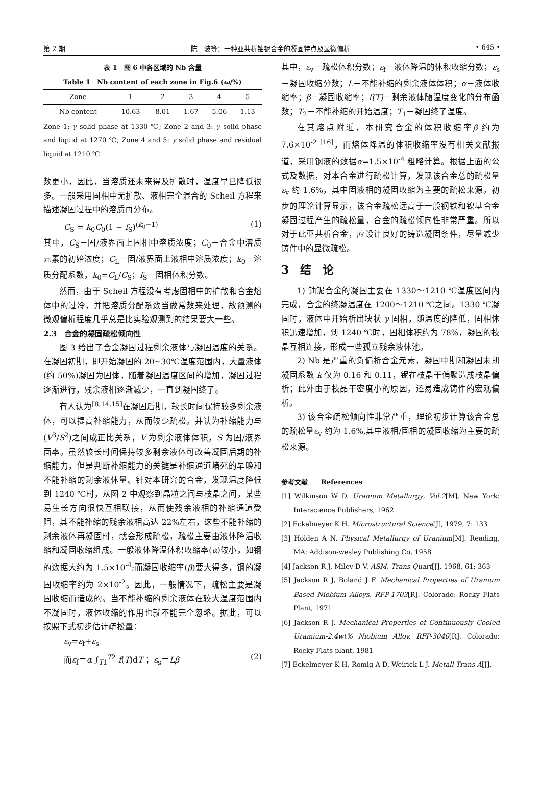第 2 期 陈　波等：一种亚共析铀铌合金的凝固特点及显微偏析 • 645 •
表 1　图 6 中各区域的 Nb 含量
Table 1　Nb content of each zone in Fig.6 (ω/%)
| Zone | 1 | 2 | 3 | 4 | 5 |
| --- | --- | --- | --- | --- | --- |
| Nb content | 10.63 | 8.01 | 1.67 | 5.06 | 1.13 |
Zone 1: γ solid phase at 1330 ℃; Zone 2 and 3: γ solid phase and liquid at 1270 ℃; Zone 4 and 5: γ solid phase and residual liquid at 1210 ℃
数更小，因此，当溶质还未来得及扩散时，温度早已降低很多。一般采用固相中无扩散、液相完全混合的 Scheil 方程来描述凝固过程中的溶质再分布。
C<sub>S</sub> = k<sub>0</sub>C<sub>0</sub>(1 − f<sub>S</sub>)<sup>(k<sub>0</sub>−1)</sup> (1)
其中，C<sub>S</sub>－固/液界面上固相中溶质浓度；C<sub>0</sub>－合金中溶质元素的初始浓度；C<sub>L</sub>－固/液界面上液相中溶质浓度；k<sub>0</sub>－溶质分配系数，k<sub>0</sub>=C<sub>L</sub>/C<sub>S</sub>；f<sub>S</sub>－固相体积分数。
然而，由于 Scheil 方程没有考虑固相中的扩散和合金熔体中的过冷，并把溶质分配系数当做常数来处理，故预测的微观偏析程度几乎总是比实验观测到的结果要大一些。
2.3　合金的凝固疏松倾向性
图 3 给出了合金凝固过程剩余液体与凝固温度的关系。在凝固初期，即开始凝固的 20~30℃温度范围内，大量液体 (约 50%)凝固为固体，随着凝固温度区间的增加，凝固过程逐渐进行，残余液相逐渐减少，一直到凝固终了。
有人认为<sup>[8,14,15]</sup>在凝固后期，较长时间保持较多剩余液体，可以提高补缩能力，从而较少疏松。并认为补缩能力与(V<sup>3</sup>/S<sup>2</sup>)之间成正比关系，V 为剩余液体体积，S 为固/液界面率。虽然较长时间保持较多剩余液体可改善凝固后期的补缩能力，但是判断补缩能力的关键是补缩通道堵死的早晚和不能补缩的剩余液体量。针对本研究的合金，发现温度降低到 1240 ℃时，从图 2 中观察到晶粒之间与枝晶之间，某些易生长方向很快互相联接，从而使残余液相的补缩通道受阻，其不能补缩的残余液相高达 22%左右，这些不能补缩的剩余液体再凝固时，就会形成疏松，疏松主要由液体降温收缩和凝固收缩组成。一般液体降温体积收缩率(α)较小，如钢的数据大约为 1.5×10<sup>-4</sup>;而凝固收缩率(β)要大得多，钢的凝固收缩率约为 2×10<sup>-2</sup>。因此，一般情况下，疏松主要是凝固收缩而造成的。当不能补缩的剩余液体在较大温度范围内不凝固时，液体收缩的作用也就不能完全忽略。据此，可以按照下式初步估计疏松量：
ε<sub>v</sub>=ε<sub>f</sub>+ε<sub>s</sub>
而ε<sub>f</sub>＝α ∫<sub>T1</sub><sup>T2</sup> f(T)dT ；ε<sub>s</sub>＝Lβ (2)
其中，ε<sub>v</sub>－疏松体积分数；ε<sub>f</sub>－液体降温的体积收缩分数；ε<sub>s</sub>－凝固收缩分数；L－不能补缩的剩余液体体积；α－液体收缩率；β－凝固收缩率；f(T)－剩余液体随温度变化的分布函数；T<sub>2</sub>－不能补缩的开始温度；T<sub>1</sub>－凝固终了温度。
在其熔点附近，本研究合金的体积收缩率β 约为 7.6×10<sup>-2</sup> <sup>[16]</sup>，而熔体降温的体积收缩率没有相关文献报道，采用钢液的数据α=1.5×10<sup>-4</sup> 粗略计算。根据上面的公式及数据，对本合金进行疏松计算，发现该合金总的疏松量ε<sub>v</sub> 约 1.6%，其中固液相的凝固收缩为主要的疏松来源。初步的理论计算显示，该合金疏松远高于一般钢铁和镍基合金凝固过程产生的疏松量，合金的疏松倾向性非常严重。所以对于此亚共析合金，应设计良好的铸造凝固条件，尽量减少铸件中的显微疏松。
3　结　论
1) 铀铌合金的凝固主要在 1330～1210 ℃温度区间内完成，合金的终凝温度在 1200～1210 ℃之间。1330 ℃凝固时，液体中开始析出块状 γ 固相，随温度的降低，固相体积迅速增加，到 1240 ℃时，固相体积约为 78%，凝固的枝晶互相连接，形成一些孤立残余液体池。
2) Nb 是严重的负偏析合金元素，凝固中期和凝固末期凝固系数 k 仅为 0.16 和 0.11，铌在枝晶干偏聚造成枝晶偏析；此外由于枝晶干密度小的原因，还易造成铸件的宏观偏析。
3) 该合金疏松倾向性非常严重，理论初步计算该合金总的疏松量ε<sub>v</sub> 约为 1.6%,其中液相/固相的凝固收缩为主要的疏松来源。
参考文献　　References
[1] Wilkinson W D. Uranium Metallurgy, Vol.2[M]. New York: Interscience Publishers, 1962
[2] Eckelmeyer K H. Microstructural Science[J], 1979, 7: 133
[3] Holden A N. Physical Metallurgy of Uranium[M]. Reading, MA: Addison-wesley Publishing Co, 1958
[4] Jackson R J, Miley D V. ASM, Trans Quart[J], 1968, 61: 363
[5] Jackson R J, Boland J F. Mechanical Properties of Uranium Based Niobium Alloys, RFP-1703[R]. Colorado: Rocky Flats Plant, 1971
[6] Jackson R J. Mechanical Properties of Continuously Cooled Uramium-2.4wt% Niobium Alloy, RFP-3040[R]. Colorado: Rocky Flats plant, 1981
[7] Eckelmeyer K H, Romig A D, Weirick L J. Metall Trans A[J],